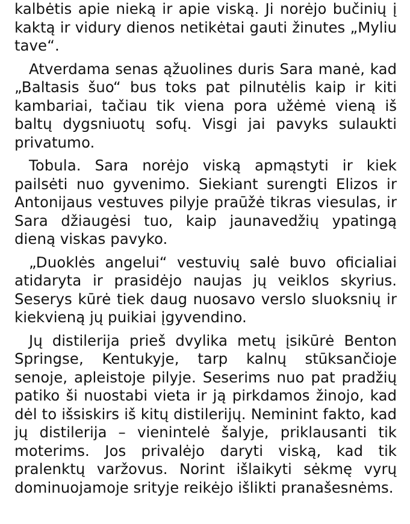kalbėtis apie nieką ir apie viską. Ji norėjo bučinių į kaktą ir vidury dienos netikėtai gauti žinutes „Myliu tave“.
Atverdama senas ąžuolines duris Sara manė, kad „Baltasis šuo“ bus toks pat pilnutėlis kaip ir kiti kambariai, tačiau tik viena pora užėmė vieną iš baltų dygsniuotų sofų. Visgi jai pavyks sulaukti privatumo.
Tobula. Sara norėjo viską apmąstyti ir kiek pailsėti nuo gyvenimo. Siekiant surengti Elizos ir Antonijaus vestuves pilyje praūžė tikras viesulas, ir Sara džiaugėsi tuo, kaip jaunavedžių ypatingą dieną viskas pavyko.
„Duoklės angelui“ vestuvių salė buvo oficialiai atidaryta ir prasidėjo naujas jų veiklos skyrius. Seserys kūrė tiek daug nuosavo verslo sluoksnių ir kiekvieną jų puikiai įgyvendino.
Jų distilerija prieš dvylika metų įsikūrė Benton Springse, Kentukyje, tarp kalnų stūksančioje senoje, apleistoje pilyje. Seserims nuo pat pradžių patiko ši nuostabi vieta ir ją pirkdamos žinojo, kad dėl to išsiskirs iš kitų distilerijų. Neminint fakto, kad jų distilerija – vienintelė šalyje, priklausanti tik moterims. Jos privalėjo daryti viską, kad tik pralenktų varžovus. Norint išlaikyti sėkmę vyrų dominuojamoje srityje reikėjo išlikti pranašesnėms.